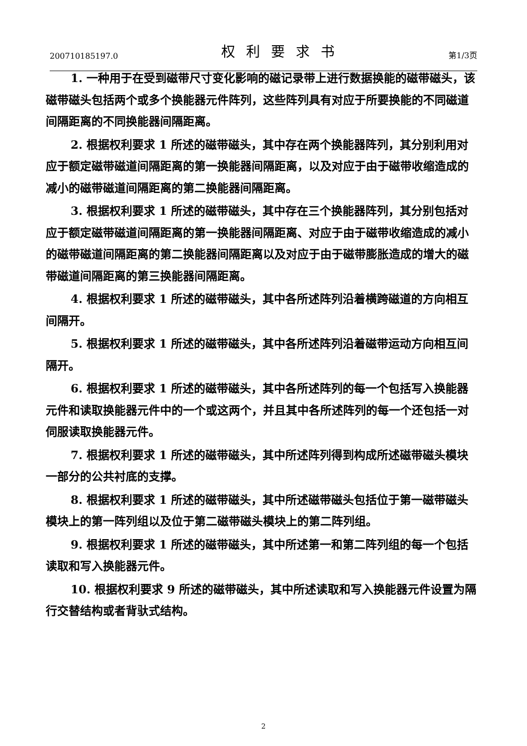200710185197.0 权利要求书 第1/3页
1. 一种用于在受到磁带尺寸变化影响的磁记录带上进行数据换能的磁带磁头，该磁带磁头包括两个或多个换能器元件阵列，这些阵列具有对应于所要换能的不同磁道间隔距离的不同换能器间隔距离。
2. 根据权利要求 1 所述的磁带磁头，其中存在两个换能器阵列，其分别利用对应于额定磁带磁道间隔距离的第一换能器间隔距离，以及对应于由于磁带收缩造成的减小的磁带磁道间隔距离的第二换能器间隔距离。
3. 根据权利要求 1 所述的磁带磁头，其中存在三个换能器阵列，其分别包括对应于额定磁带磁道间隔距离的第一换能器间隔距离、对应于由于磁带收缩造成的减小的磁带磁道间隔距离的第二换能器间隔距离以及对应于由于磁带膨胀造成的增大的磁带磁道间隔距离的第三换能器间隔距离。
4. 根据权利要求 1 所述的磁带磁头，其中各所述阵列沿着横跨磁道的方向相互间隔开。
5. 根据权利要求 1 所述的磁带磁头，其中各所述阵列沿着磁带运动方向相互间隔开。
6. 根据权利要求 1 所述的磁带磁头，其中各所述阵列的每一个包括写入换能器元件和读取换能器元件中的一个或这两个，并且其中各所述阵列的每一个还包括一对伺服读取换能器元件。
7. 根据权利要求 1 所述的磁带磁头，其中所述阵列得到构成所述磁带磁头模块一部分的公共衬底的支撑。
8. 根据权利要求 1 所述的磁带磁头，其中所述磁带磁头包括位于第一磁带磁头模块上的第一阵列组以及位于第二磁带磁头模块上的第二阵列组。
9. 根据权利要求 1 所述的磁带磁头，其中所述第一和第二阵列组的每一个包括读取和写入换能器元件。
10. 根据权利要求 9 所述的磁带磁头，其中所述读取和写入换能器元件设置为隔行交替结构或者背驮式结构。
2